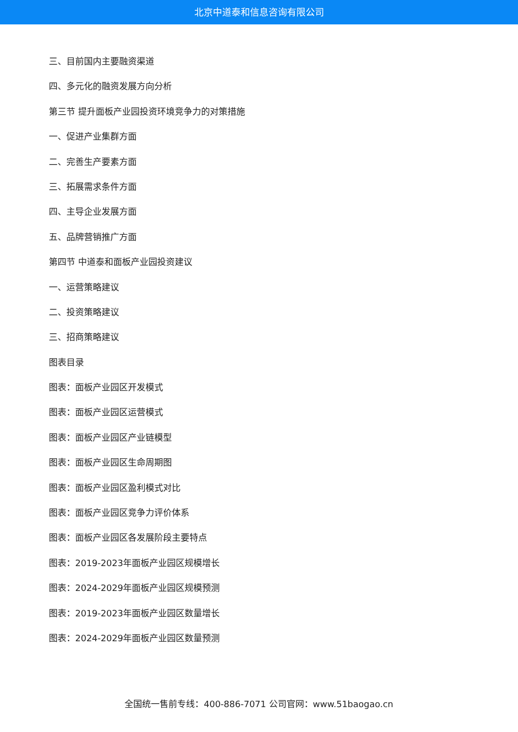北京中道泰和信息咨询有限公司
三、目前国内主要融资渠道
四、多元化的融资发展方向分析
第三节 提升面板产业园投资环境竞争力的对策措施
一、促进产业集群方面
二、完善生产要素方面
三、拓展需求条件方面
四、主导企业发展方面
五、品牌营销推广方面
第四节 中道泰和面板产业园投资建议
一、运营策略建议
二、投资策略建议
三、招商策略建议
图表目录
图表：面板产业园区开发模式
图表：面板产业园区运营模式
图表：面板产业园区产业链模型
图表：面板产业园区生命周期图
图表：面板产业园区盈利模式对比
图表：面板产业园区竞争力评价体系
图表：面板产业园区各发展阶段主要特点
图表：2019-2023年面板产业园区规模增长
图表：2024-2029年面板产业园区规模预测
图表：2019-2023年面板产业园区数量增长
图表：2024-2029年面板产业园区数量预测
全国统一售前专线：400-886-7071 公司官网：www.51baogao.cn